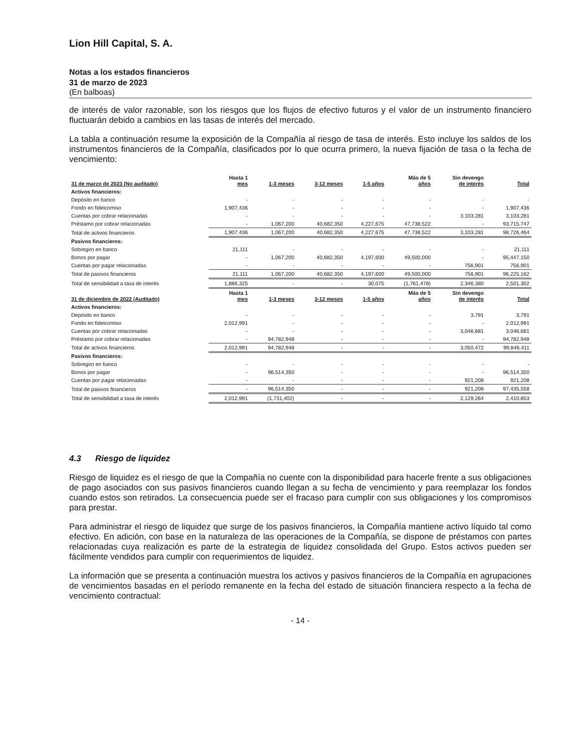Lion Hill Capital, S. A.
Notas a los estados financieros
31 de marzo de 2023
(En balboas)
de interés de valor razonable, son los riesgos que los flujos de efectivo futuros y el valor de un instrumento financiero fluctuarán debido a cambios en las tasas de interés del mercado.
La tabla a continuación resume la exposición de la Compañía al riesgo de tasa de interés. Esto incluye los saldos de los instrumentos financieros de la Compañía, clasificados por lo que ocurra primero, la nueva fijación de tasa o la fecha de vencimiento:
| 31 de marzo de 2023 (No auditado) | Hasta 1 mes | 1-3 meses | 3-12 meses | 1-5 años | Más de 5 años | Sin devengo de interés | Total |
| --- | --- | --- | --- | --- | --- | --- | --- |
| Activos financieros: | | | | | | | |
| Depósito en banco | - | - | - | - | - | - | - |
| Fondo en fideicomiso | 1,907,436 | - | - | - | - | - | 1,907,436 |
| Cuentas por cobrar relacionadas | - | - | - | - | - | 3,103,281 | 3,103,281 |
| Préstamo por cobrar relacionadas | - | 1,067,200 | 40,682,350 | 4,227,675 | 47,738,522 | - | 93,715,747 |
| Total de activos financieros | 1,907,436 | 1,067,200 | 40,682,350 | 4,227,675 | 47,738,522 | 3,103,281 | 98,726,464 |
| Pasivos financieros: | | | | | | | |
| Sobregiro en banco | 21,111 | - | - | - | - | - | 21,111 |
| Bonos por pagar | - | 1,067,200 | 40,682,350 | 4,197,600 | 49,500,000 | - | 95,447,150 |
| Cuentas por pagar relacionadas | - | - | - | - | - | 756,901 | 756,901 |
| Total de pasivos financieros | 21,111 | 1,067,200 | 40,682,350 | 4,197,600 | 49,500,000 | 756,901 | 96,225,162 |
| Total de sensibilidad a tasa de interés | 1,886,325 | - | - | 30,075 | (1,761,478) | 2,346,380 | 2,501,302 |
| 31 de diciembre de 2022 (Auditado) | Hasta 1 mes | 1-3 meses | 3-12 meses | 1-5 años | Más de 5 años | Sin devengo de interés | Total |
| Activos financieros: | | | | | | | |
| Depósito en banco | - | - | - | - | - | 3,791 | 3,791 |
| Fondo en fideicomiso | 2,012,991 | - | - | - | - | - | 2,012,991 |
| Cuentas por cobrar relacionadas | - | - | - | - | - | 3,046,681 | 3,046,681 |
| Préstamo por cobrar relacionadas | - | 94,782,948 | - | - | - | - | 94,782,948 |
| Total de activos financieros | 2,012,991 | 94,782,948 | - | - | - | 3,050,472 | 99,846,411 |
| Pasivos financieros: | | | | | | | |
| Sobregiro en banco | - | - | - | - | - | - | - |
| Bonos por pagar | - | 96,514,350 | - | - | - | - | 96,514,350 |
| Cuentas por pagar relacionadas | - | - | - | - | - | 921,208 | 921,208 |
| Total de pasivos financieros | - | 96,514,350 | - | - | - | 921,208 | 97,435,558 |
| Total de sensibilidad a tasa de interés | 2,012,991 | (1,731,402) | - | - | - | 2,129,264 | 2,410,853 |
4.3 Riesgo de liquidez
Riesgo de liquidez es el riesgo de que la Compañía no cuente con la disponibilidad para hacerle frente a sus obligaciones de pago asociados con sus pasivos financieros cuando llegan a su fecha de vencimiento y para reemplazar los fondos cuando estos son retirados. La consecuencia puede ser el fracaso para cumplir con sus obligaciones y los compromisos para prestar.
Para administrar el riesgo de liquidez que surge de los pasivos financieros, la Compañía mantiene activo líquido tal como efectivo. En adición, con base en la naturaleza de las operaciones de la Compañía, se dispone de préstamos con partes relacionadas cuya realización es parte de la estrategia de liquidez consolidada del Grupo. Estos activos pueden ser fácilmente vendidos para cumplir con requerimientos de liquidez.
La información que se presenta a continuación muestra los activos y pasivos financieros de la Compañía en agrupaciones de vencimientos basadas en el período remanente en la fecha del estado de situación financiera respecto a la fecha de vencimiento contractual:
- 14 -